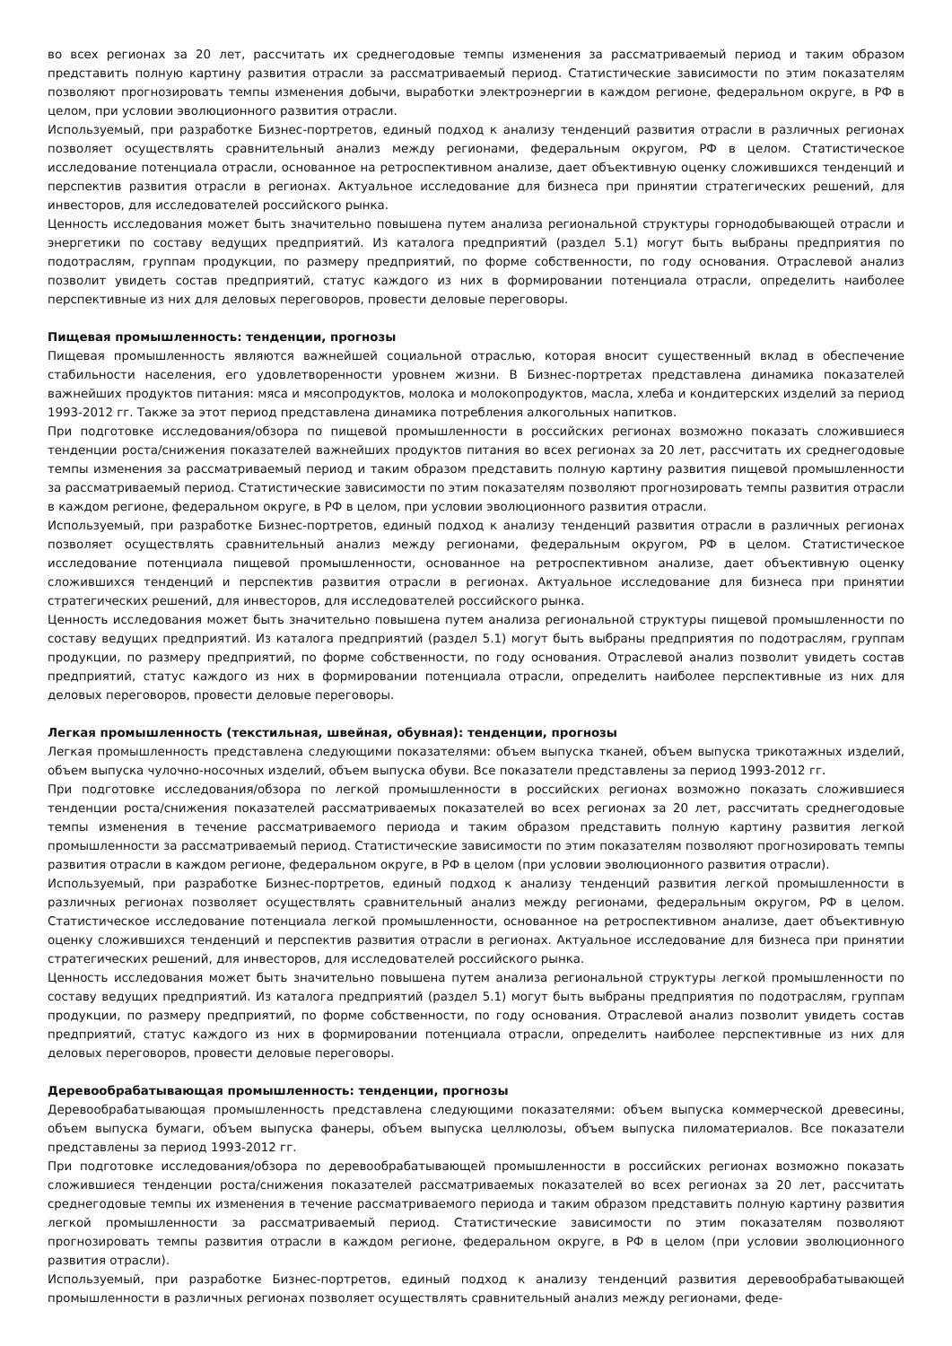во всех регионах за 20 лет, рассчитать их среднегодовые темпы изменения за рассматриваемый период и таким образом представить полную картину развития отрасли за рассматриваемый период. Статистические зависимости по этим показателям позволяют прогнозировать темпы изменения добычи, выработки электроэнергии в каждом регионе, федеральном округе, в РФ в целом, при условии эволюционного развития отрасли.
Используемый, при разработке Бизнес-портретов, единый подход к анализу тенденций развития отрасли в различных регионах позволяет осуществлять сравнительный анализ между регионами, федеральным округом, РФ в целом. Статистическое исследование потенциала отрасли, основанное на ретроспективном анализе, дает объективную оценку сложившихся тенденций и перспектив развития отрасли в регионах. Актуальное исследование для бизнеса при принятии стратегических решений, для инвесторов, для исследователей российского рынка.
Ценность исследования может быть значительно повышена путем анализа региональной структуры горнодобывающей отрасли и энергетики по составу ведущих предприятий. Из каталога предприятий (раздел 5.1) могут быть выбраны предприятия по подотраслям, группам продукции, по размеру предприятий, по форме собственности, по году основания. Отраслевой анализ позволит увидеть состав предприятий, статус каждого из них в формировании потенциала отрасли, определить наиболее перспективные из них для деловых переговоров, провести деловые переговоры.
Пищевая промышленность: тенденции, прогнозы
Пищевая промышленность являются важнейшей социальной отраслью, которая вносит существенный вклад в обеспечение стабильности населения, его удовлетворенности уровнем жизни. В Бизнес-портретах представлена динамика показателей важнейших продуктов питания: мяса и мясопродуктов, молока и молокопродуктов, масла, хлеба и кондитерских изделий за период 1993-2012 гг. Также за этот период представлена динамика потребления алкогольных напитков.
При подготовке исследования/обзора по пищевой промышленности в российских регионах возможно показать сложившиеся тенденции роста/снижения показателей важнейших продуктов питания во всех регионах за 20 лет, рассчитать их среднегодовые темпы изменения за рассматриваемый период и таким образом представить полную картину развития пищевой промышленности за рассматриваемый период. Статистические зависимости по этим показателям позволяют прогнозировать темпы развития отрасли в каждом регионе, федеральном округе, в РФ в целом, при условии эволюционного развития отрасли.
Используемый, при разработке Бизнес-портретов, единый подход к анализу тенденций развития отрасли в различных регионах позволяет осуществлять сравнительный анализ между регионами, федеральным округом, РФ в целом. Статистическое исследование потенциала пищевой промышленности, основанное на ретроспективном анализе, дает объективную оценку сложившихся тенденций и перспектив развития отрасли в регионах. Актуальное исследование для бизнеса при принятии стратегических решений, для инвесторов, для исследователей российского рынка.
Ценность исследования может быть значительно повышена путем анализа региональной структуры пищевой промышленности по составу ведущих предприятий. Из каталога предприятий (раздел 5.1) могут быть выбраны предприятия по подотраслям, группам продукции, по размеру предприятий, по форме собственности, по году основания. Отраслевой анализ позволит увидеть состав предприятий, статус каждого из них в формировании потенциала отрасли, определить наиболее перспективные из них для деловых переговоров, провести деловые переговоры.
Легкая промышленность (текстильная, швейная, обувная): тенденции, прогнозы
Легкая промышленность представлена следующими показателями: объем выпуска тканей, объем выпуска трикотажных изделий, объем выпуска чулочно-носочных изделий, объем выпуска обуви. Все показатели представлены за период 1993-2012 гг.
При подготовке исследования/обзора по легкой промышленности в российских регионах возможно показать сложившиеся тенденции роста/снижения показателей рассматриваемых показателей во всех регионах за 20 лет, рассчитать среднегодовые темпы изменения в течение рассматриваемого периода и таким образом представить полную картину развития легкой промышленности за рассматриваемый период. Статистические зависимости по этим показателям позволяют прогнозировать темпы развития отрасли в каждом регионе, федеральном округе, в РФ в целом (при условии эволюционного развития отрасли).
Используемый, при разработке Бизнес-портретов, единый подход к анализу тенденций развития легкой промышленности в различных регионах позволяет осуществлять сравнительный анализ между регионами, федеральным округом, РФ в целом. Статистическое исследование потенциала легкой промышленности, основанное на ретроспективном анализе, дает объективную оценку сложившихся тенденций и перспектив развития отрасли в регионах. Актуальное исследование для бизнеса при принятии стратегических решений, для инвесторов, для исследователей российского рынка.
Ценность исследования может быть значительно повышена путем анализа региональной структуры легкой промышленности по составу ведущих предприятий. Из каталога предприятий (раздел 5.1) могут быть выбраны предприятия по подотраслям, группам продукции, по размеру предприятий, по форме собственности, по году основания. Отраслевой анализ позволит увидеть состав предприятий, статус каждого из них в формировании потенциала отрасли, определить наиболее перспективные из них для деловых переговоров, провести деловые переговоры.
Деревообрабатывающая промышленность: тенденции, прогнозы
Деревообрабатывающая промышленность представлена следующими показателями: объем выпуска коммерческой древесины, объем выпуска бумаги, объем выпуска фанеры, объем выпуска целлюлозы, объем выпуска пиломатериалов. Все показатели представлены за период 1993-2012 гг.
При подготовке исследования/обзора по деревообрабатывающей промышленности в российских регионах возможно показать сложившиеся тенденции роста/снижения показателей рассматриваемых показателей во всех регионах за 20 лет, рассчитать среднегодовые темпы их изменения в течение рассматриваемого периода и таким образом представить полную картину развития легкой промышленности за рассматриваемый период. Статистические зависимости по этим показателям позволяют прогнозировать темпы развития отрасли в каждом регионе, федеральном округе, в РФ в целом (при условии эволюционного развития отрасли).
Используемый, при разработке Бизнес-портретов, единый подход к анализу тенденций развития деревообрабатывающей промышленности в различных регионах позволяет осуществлять сравнительный анализ между регионами, феде-